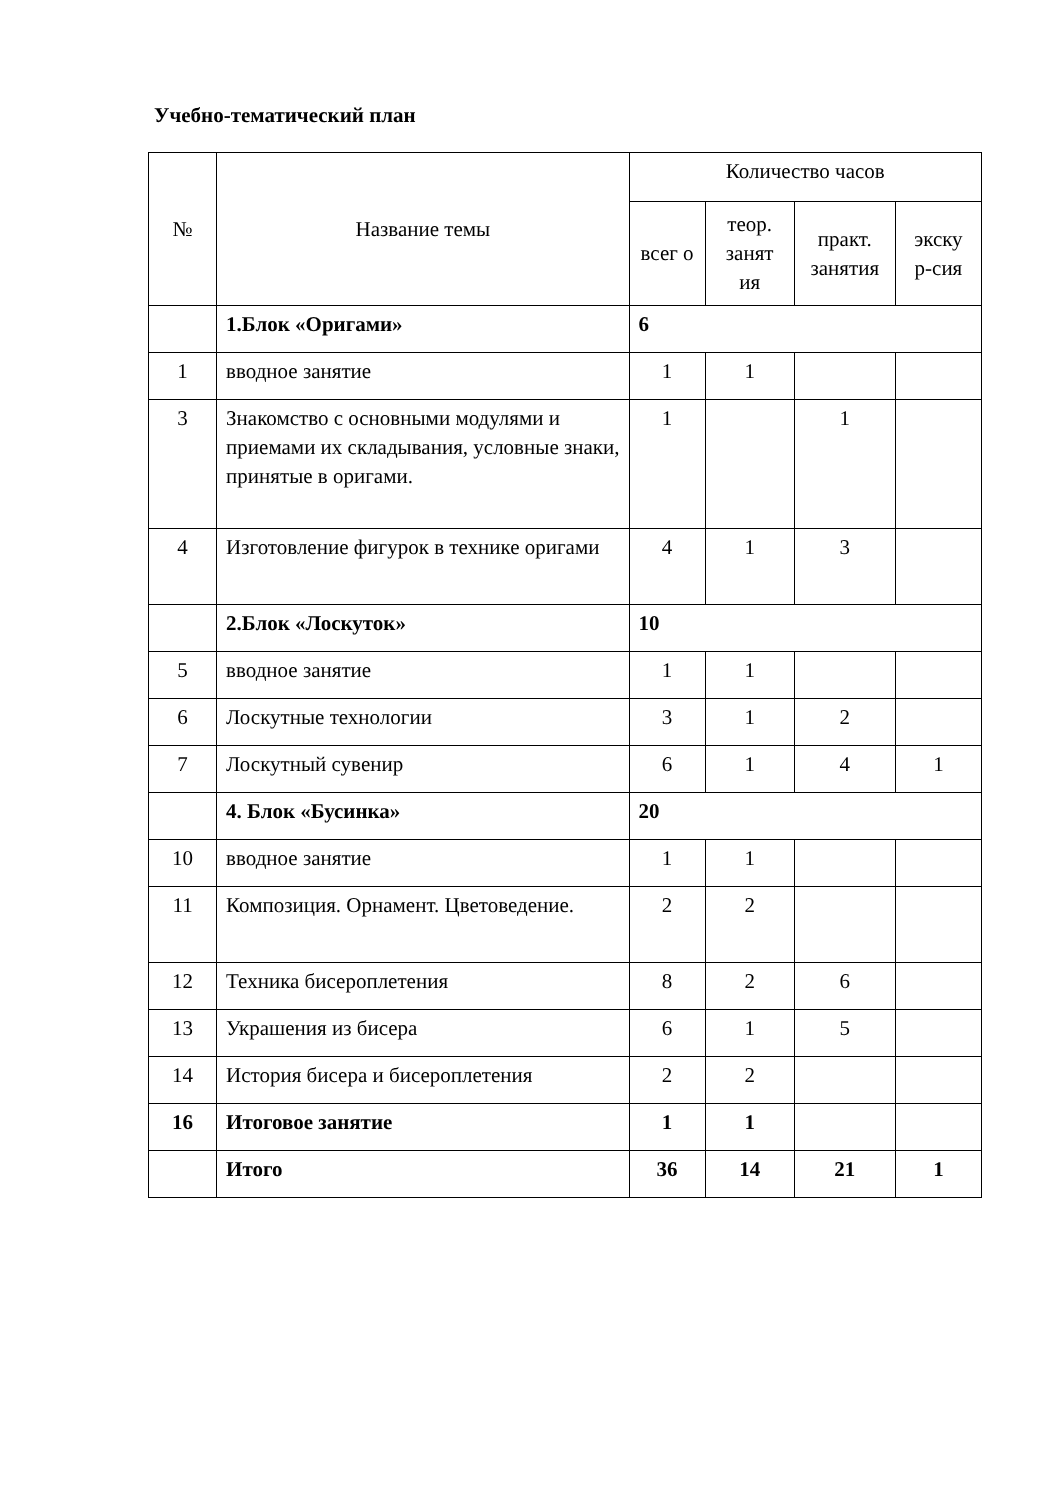Учебно-тематический план
| № | Название темы | Количество часов | | | |
| --- | --- | --- | --- | --- | --- |
| | | всег о | теор. занят ия | практ. занятия | экску р-сия |
| | 1.Блок «Оригами» | 6 | | | |
| 1 | вводное занятие | 1 | 1 | | |
| 3 | Знакомство с основными модулями и приемами их складывания, условные знаки, принятые в оригами. | 1 | | 1 | |
| 4 | Изготовление фигурок в технике оригами | 4 | 1 | 3 | |
| | 2.Блок «Лоскуток» | 10 | | | |
| 5 | вводное занятие | 1 | 1 | | |
| 6 | Лоскутные технологии | 3 | 1 | 2 | |
| 7 | Лоскутный сувенир | 6 | 1 | 4 | 1 |
| | 4. Блок «Бусинка» | 20 | | | |
| 10 | вводное занятие | 1 | 1 | | |
| 11 | Композиция. Орнамент. Цветоведение. | 2 | 2 | | |
| 12 | Техника бисероплетения | 8 | 2 | 6 | |
| 13 | Украшения из бисера | 6 | 1 | 5 | |
| 14 | История бисера и бисероплетения | 2 | 2 | | |
| 16 | Итоговое занятие | 1 | 1 | | |
| | Итого | 36 | 14 | 21 | 1 |